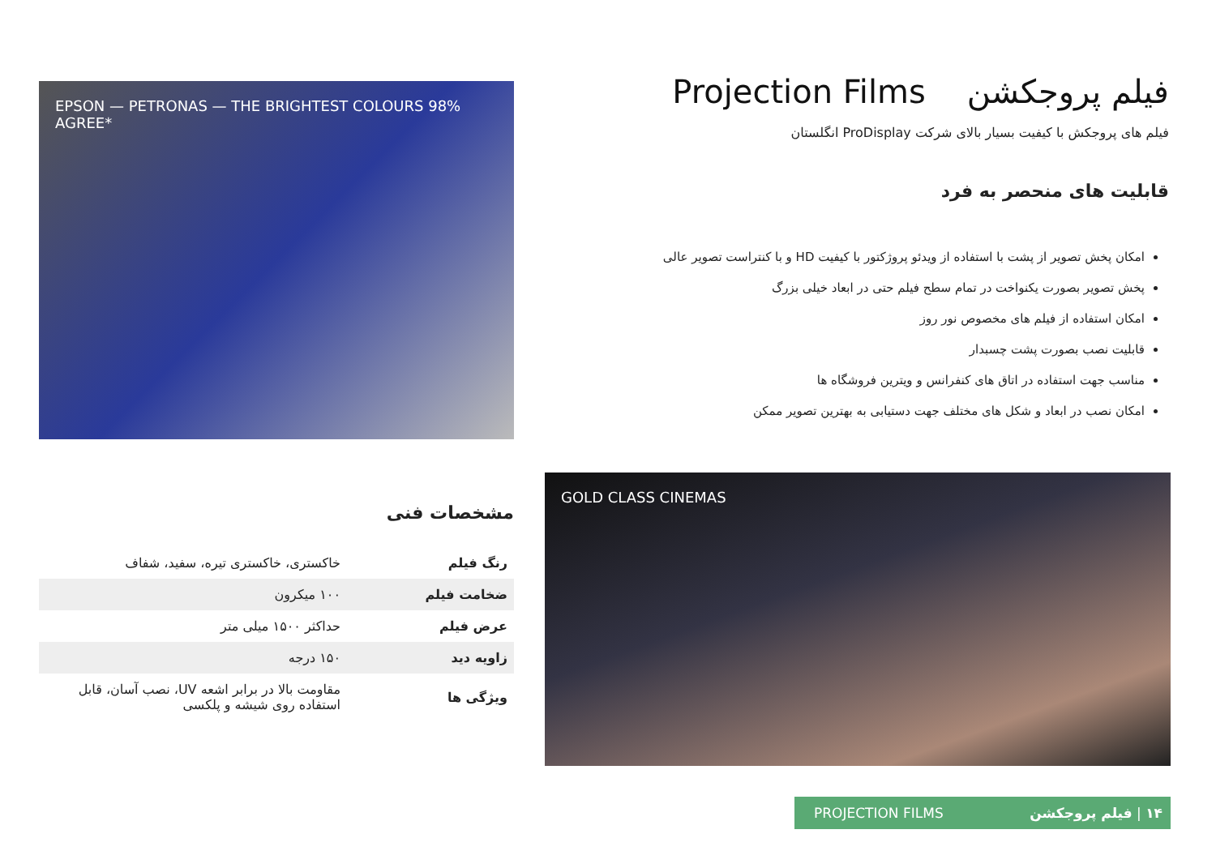فیلم پروجکشن Projection Films
فیلم های پروجکش با کیفیت بسیار بالای شرکت ProDisplay انگلستان
قابلیت های منحصر به فرد
امکان پخش تصویر از پشت با استفاده از ویدئو پروژکتور با کیفیت HD و با کنتراست تصویر عالی
پخش تصویر بصورت یکنواخت در تمام سطح فیلم حتی در ابعاد خیلی بزرگ
امکان استفاده از فیلم های مخصوص نور روز
قابلیت نصب بصورت پشت چسبدار
مناسب جهت استفاده در اتاق های کنفرانس و ویترین فروشگاه ها
امکان نصب در ابعاد و شکل های مختلف جهت دستیابی به بهترین تصویر ممکن
EPSON — PETRONAS — THE BRIGHTEST COLOURS 98% AGREE*
GOLD CLASS CINEMAS
مشخصات فنی
| رنگ فیلم | خاکستری، خاکستری تیره، سفید، شفاف |
| ضخامت فیلم | ۱۰۰ میکرون |
| عرض فیلم | حداکثر ۱۵۰۰ میلی متر |
| زاویه دید | ۱۵۰ درجه |
| ویژگی ها | مقاومت بالا در برابر اشعه UV، نصب آسان، قابل استفاده روی شیشه و پلکسی |
PROJECTION FILMS ۱۴ | فیلم پروجکشن